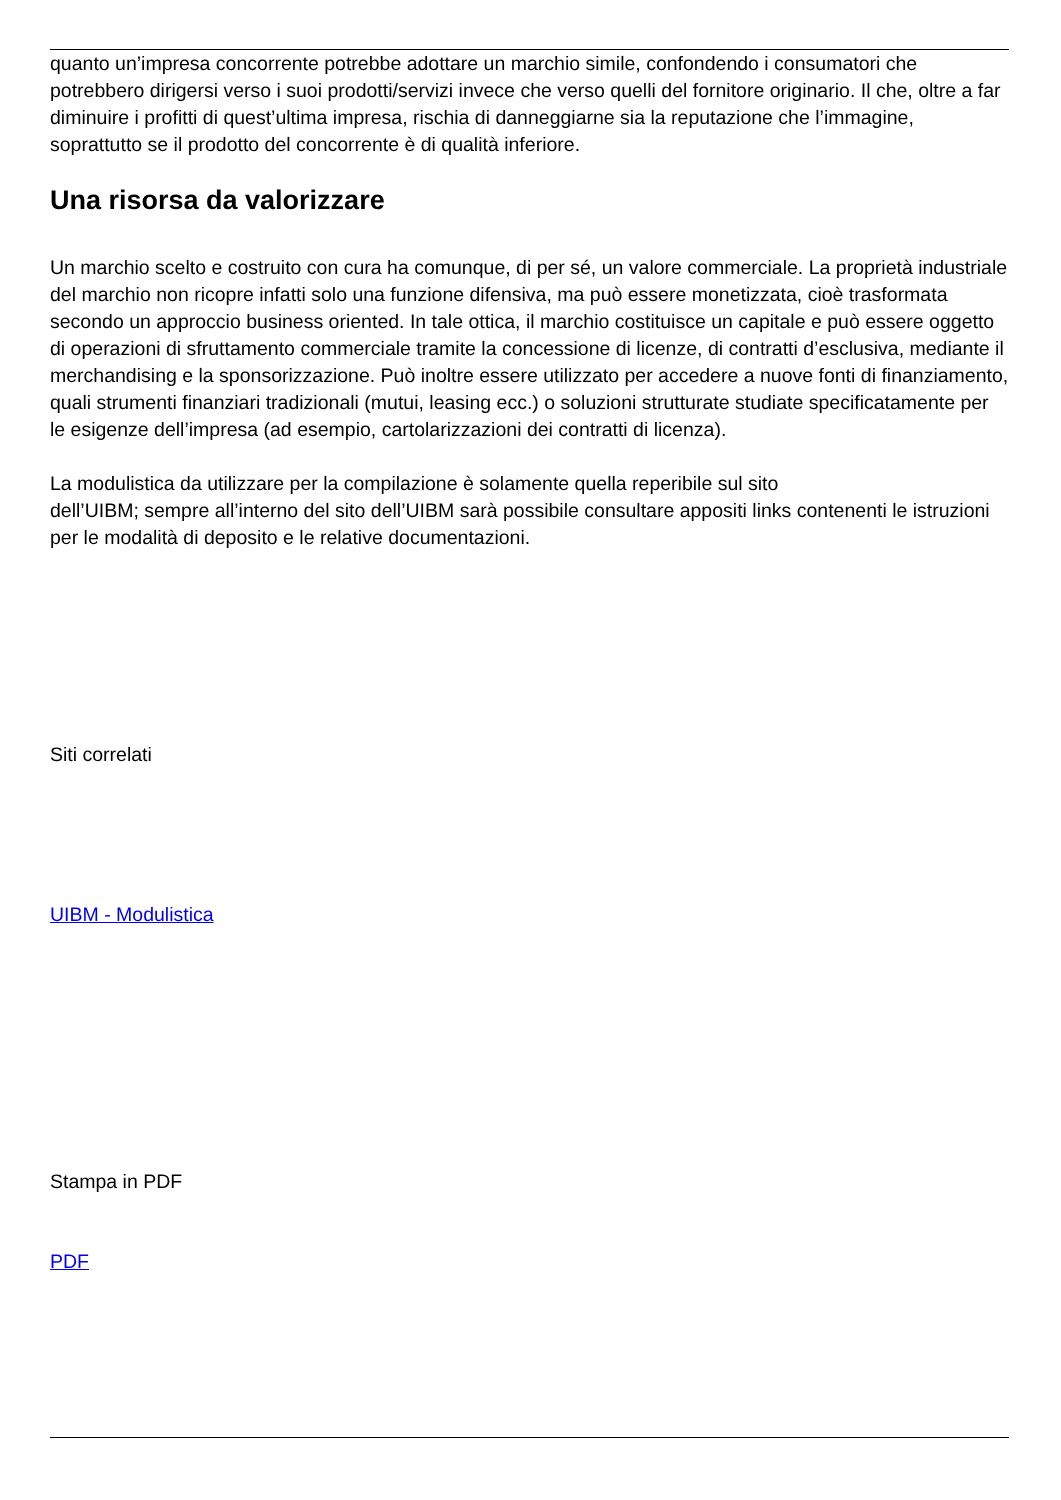quanto un’impresa concorrente potrebbe adottare un marchio simile, confondendo i consumatori che potrebbero dirigersi verso i suoi prodotti/servizi invece che verso quelli del fornitore originario. Il che, oltre a far diminuire i profitti di quest’ultima impresa, rischia di danneggiarne sia la reputazione che l’immagine, soprattutto se il prodotto del concorrente è di qualità inferiore.
Una risorsa da valorizzare
Un marchio scelto e costruito con cura ha comunque, di per sé, un valore commerciale. La proprietà industriale del marchio non ricopre infatti solo una funzione difensiva, ma può essere monetizzata, cioè trasformata secondo un approccio business oriented. In tale ottica, il marchio costituisce un capitale e può essere oggetto di operazioni di sfruttamento commerciale tramite la concessione di licenze, di contratti d’esclusiva, mediante il merchandising e la sponsorizzazione. Può inoltre essere utilizzato per accedere a nuove fonti di finanziamento, quali strumenti finanziari tradizionali (mutui, leasing ecc.) o soluzioni strutturate studiate specificatamente per le esigenze dell’impresa (ad esempio, cartolarizzazioni dei contratti di licenza).
La modulistica da utilizzare per la compilazione è solamente quella reperibile sul sito
dell’UIBM; sempre all’interno del sito dell’UIBM sarà possibile consultare appositi links contenenti le istruzioni per le modalità di deposito e le relative documentazioni.
Siti correlati
UIBM - Modulistica
Stampa in PDF
PDF